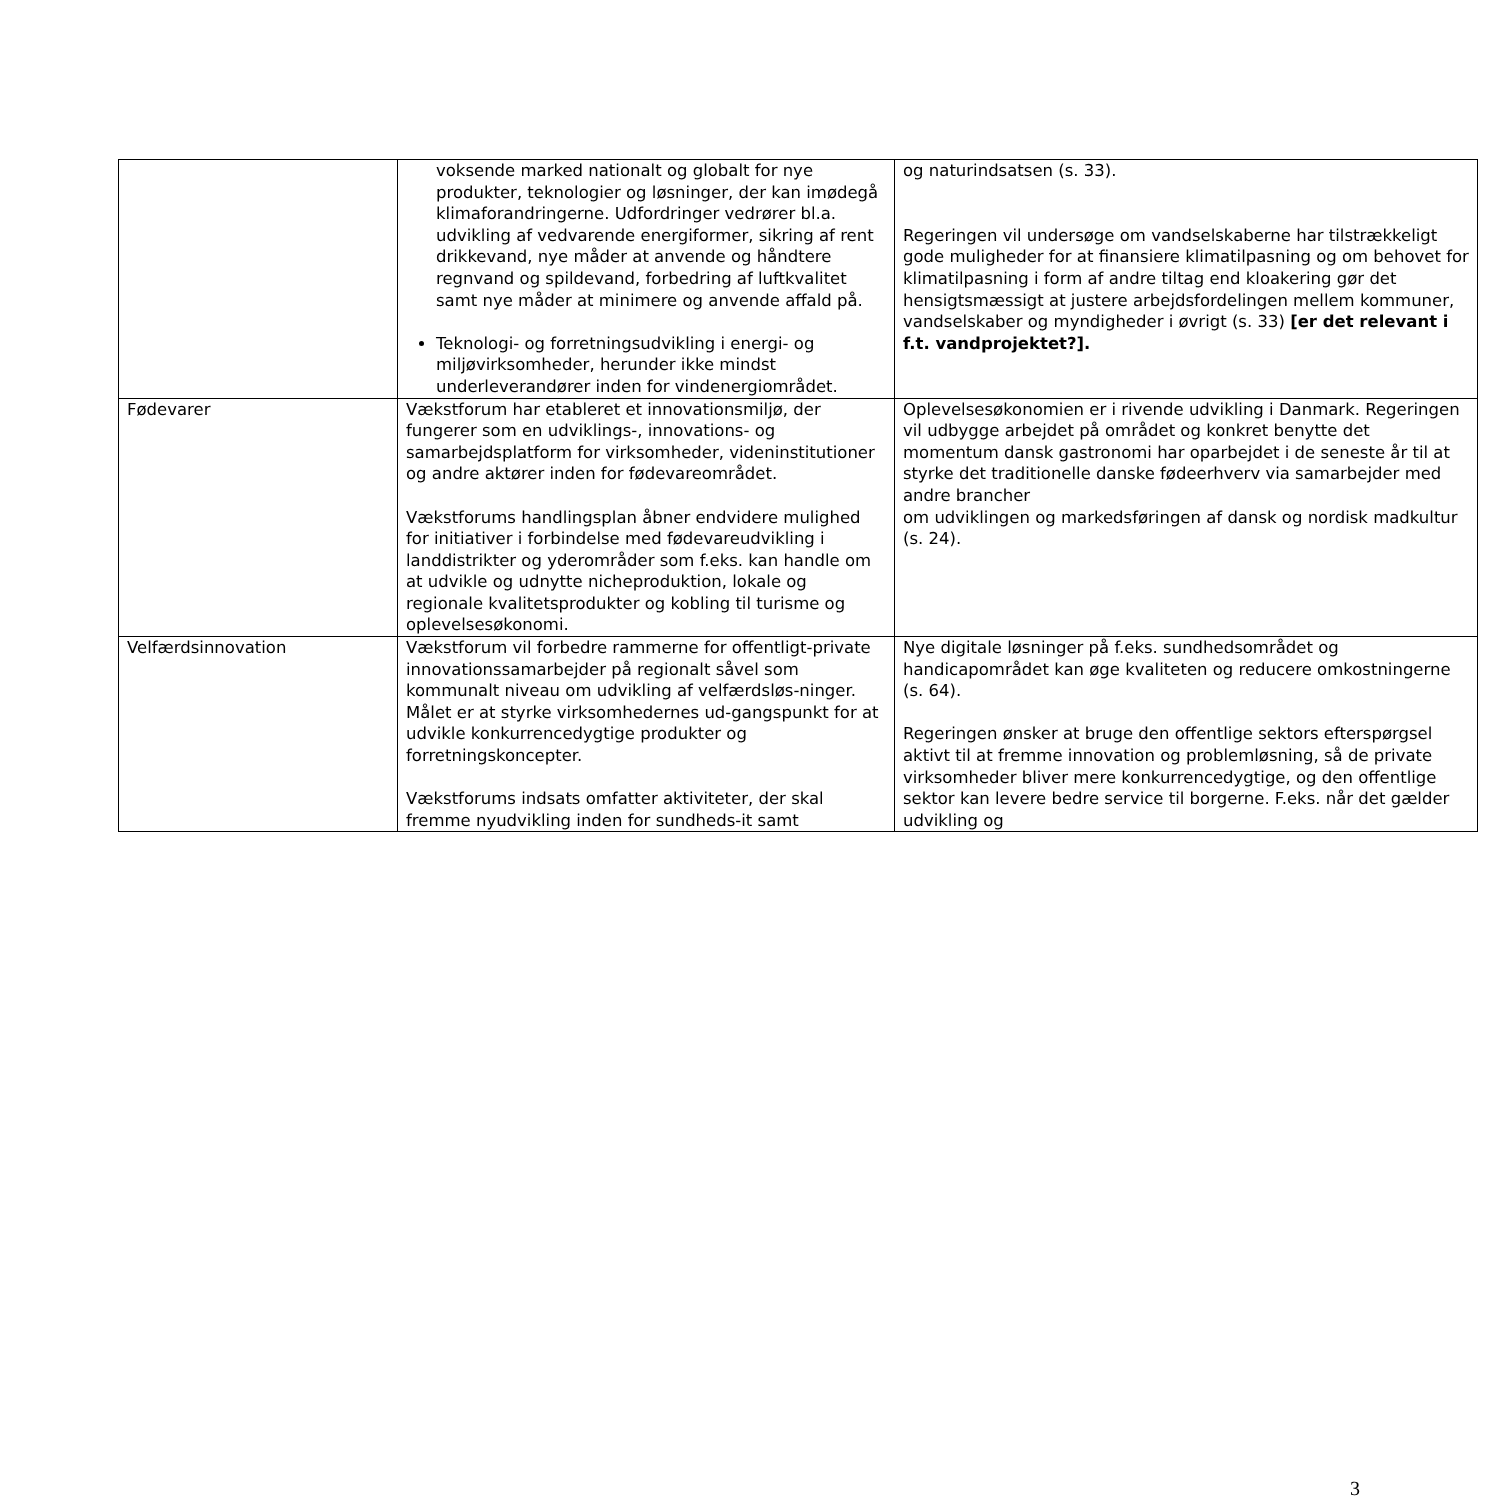| | voksende marked nationalt og globalt for nye produkter, teknologier og løsninger, der kan imødegå klimaforandringerne. Udfordringer vedrører bl.a. udvikling af vedvarende energiformer, sikring af rent drikkevand, nye måder at anvende og håndtere regnvand og spildevand, forbedring af luftkvalitet samt nye måder at minimere og anvende affald på. Teknologi- og forretningsudvikling i energi- og miljøvirksomheder, herunder ikke mindst underleverandører inden for vindenergiområdet. | og naturindsatsen (s. 33). Regeringen vil undersøge om vandselskaberne har tilstrækkeligt gode muligheder for at finansiere klimatilpasning og om behovet for klimatilpasning i form af andre tiltag end kloakering gør det hensigtsmæssigt at justere arbejdsfordelingen mellem kommuner, vandselskaber og myndigheder i øvrigt (s. 33) [er det relevant i f.t. vandprojektet?]. |
| Fødevarer | Vækstforum har etableret et innovationsmiljø, der fungerer som en udviklings-, innovations- og samarbejdsplatform for virksomheder, videninstitutioner og andre aktører inden for fødevareområdet. Vækstforums handlingsplan åbner endvidere mulighed for initiativer i forbindelse med fødevareudvikling i landdistrikter og yderområder som f.eks. kan handle om at udvikle og udnytte nicheproduktion, lokale og regionale kvalitetsprodukter og kobling til turisme og oplevelsesøkonomi. | Oplevelsesøkonomien er i rivende udvikling i Danmark. Regeringen vil udbygge arbejdet på området og konkret benytte det momentum dansk gastronomi har oparbejdet i de seneste år til at styrke det traditionelle danske fødeerhverv via samarbejder med andre brancher om udviklingen og markedsføringen af dansk og nordisk madkultur (s. 24). |
| Velfærdsinnovation | Vækstforum vil forbedre rammerne for offentligt-private innovationssamarbejder på regionalt såvel som kommunalt niveau om udvikling af velfærdsløs-ninger. Målet er at styrke virksomhedernes ud-gangspunkt for at udvikle konkurrencedygtige produkter og forretningskoncepter. Vækstforums indsats omfatter aktiviteter, der skal fremme nyudvikling inden for sundheds-it samt | Nye digitale løsninger på f.eks. sundhedsområdet og handicapområdet kan øge kvaliteten og reducere omkostningerne (s. 64). Regeringen ønsker at bruge den offentlige sektors efterspørgsel aktivt til at fremme innovation og problemløsning, så de private virksomheder bliver mere konkurrencedygtige, og den offentlige sektor kan levere bedre service til borgerne. F.eks. når det gælder udvikling og |
3